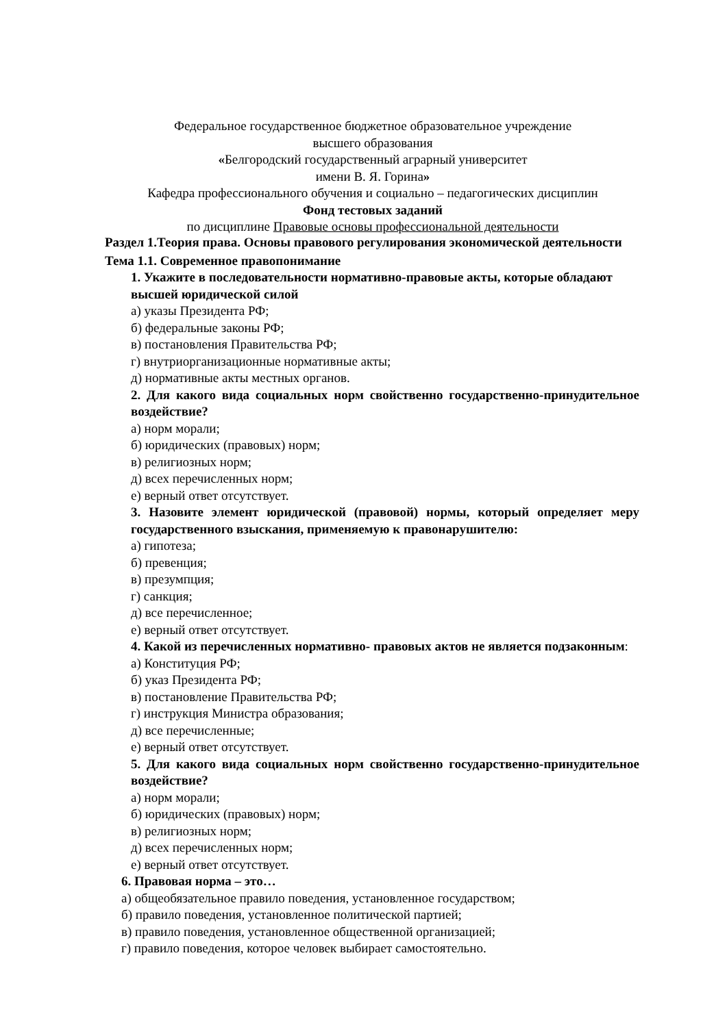Федеральное государственное бюджетное образовательное учреждение
высшего образования
«Белгородский государственный аграрный университет
имени В. Я. Горина»
Кафедра профессионального обучения и социально – педагогических дисциплин
Фонд тестовых заданий
по дисциплине Правовые основы профессиональной деятельности
Раздел 1.Теория права. Основы правового регулирования экономической деятельности
Тема 1.1. Современное правопонимание
1. Укажите в последовательности нормативно-правовые акты, которые обладают высшей юридической силой
а) указы Президента РФ;
б) федеральные законы РФ;
в) постановления Правительства РФ;
г) внутриорганизационные нормативные акты;
д) нормативные акты местных органов.
2. Для какого вида социальных норм свойственно государственно-принудительное воздействие?
а) норм морали;
б) юридических (правовых) норм;
в) религиозных норм;
д) всех перечисленных норм;
е) верный ответ отсутствует.
3. Назовите элемент юридической (правовой) нормы, который определяет меру государственного взыскания, применяемую к правонарушителю:
а) гипотеза;
б) превенция;
в) презумпция;
г) санкция;
д) все перечисленное;
е) верный ответ отсутствует.
4. Какой из перечисленных нормативно- правовых актов не является подзаконным:
а) Конституция РФ;
б) указ Президента РФ;
в) постановление Правительства РФ;
г) инструкция Министра образования;
д) все перечисленные;
е) верный ответ отсутствует.
5. Для какого вида социальных норм свойственно государственно-принудительное воздействие?
а) норм морали;
б) юридических (правовых) норм;
в) религиозных норм;
д) всех перечисленных норм;
е) верный ответ отсутствует.
6. Правовая норма – это…
а) общеобязательное правило поведения, установленное государством;
б) правило поведения, установленное политической партией;
в) правило поведения, установленное общественной организацией;
г) правило поведения, которое человек выбирает самостоятельно.